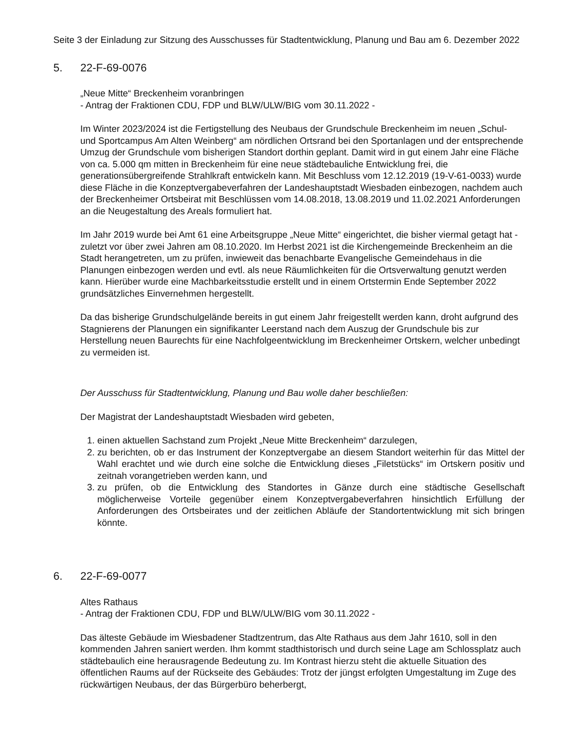Seite 3 der Einladung zur Sitzung des Ausschusses für Stadtentwicklung, Planung und Bau am 6. Dezember 2022
5. 22-F-69-0076
„Neue Mitte“ Breckenheim voranbringen
- Antrag der Fraktionen CDU, FDP und BLW/ULW/BIG vom 30.11.2022 -
Im Winter 2023/2024 ist die Fertigstellung des Neubaus der Grundschule Breckenheim im neuen „Schul- und Sportcampus Am Alten Weinberg“ am nördlichen Ortsrand bei den Sportanlagen und der entsprechende Umzug der Grundschule vom bisherigen Standort dorthin geplant. Damit wird in gut einem Jahr eine Fläche von ca. 5.000 qm mitten in Breckenheim für eine neue städtebauliche Entwicklung frei, die generationsübergreifende Strahlkraft entwickeln kann. Mit Beschluss vom 12.12.2019 (19-V-61-0033) wurde diese Fläche in die Konzeptvergabeverfahren der Landeshauptstadt Wiesbaden einbezogen, nachdem auch der Breckenheimer Ortsbeirat mit Beschlüssen vom 14.08.2018, 13.08.2019 und 11.02.2021 Anforderungen an die Neugestaltung des Areals formuliert hat.
Im Jahr 2019 wurde bei Amt 61 eine Arbeitsgruppe „Neue Mitte“ eingerichtet, die bisher viermal getagt hat - zuletzt vor über zwei Jahren am 08.10.2020. Im Herbst 2021 ist die Kirchengemeinde Breckenheim an die Stadt herangetreten, um zu prüfen, inwieweit das benachbarte Evangelische Gemeindehaus in die Planungen einbezogen werden und evtl. als neue Räumlichkeiten für die Ortsverwaltung genutzt werden kann. Hierüber wurde eine Machbarkeitsstudie erstellt und in einem Ortstermin Ende September 2022 grundsätzliches Einvernehmen hergestellt.
Da das bisherige Grundschulgelände bereits in gut einem Jahr freigestellt werden kann, droht aufgrund des Stagnierens der Planungen ein signifikanter Leerstand nach dem Auszug der Grundschule bis zur Herstellung neuen Baurechts für eine Nachfolgeentwicklung im Breckenheimer Ortskern, welcher unbedingt zu vermeiden ist.
Der Ausschuss für Stadtentwicklung, Planung und Bau wolle daher beschließen:
Der Magistrat der Landeshauptstadt Wiesbaden wird gebeten,
1. einen aktuellen Sachstand zum Projekt „Neue Mitte Breckenheim“ darzulegen,
2. zu berichten, ob er das Instrument der Konzeptvergabe an diesem Standort weiterhin für das Mittel der Wahl erachtet und wie durch eine solche die Entwicklung dieses „Filetstücks“ im Ortskern positiv und zeitnah vorangetrieben werden kann, und
3. zu prüfen, ob die Entwicklung des Standortes in Gänze durch eine städtische Gesellschaft möglicherweise Vorteile gegenüber einem Konzeptvergabeverfahren hinsichtlich Erfüllung der Anforderungen des Ortsbeirates und der zeitlichen Abläufe der Standortentwicklung mit sich bringen könnte.
6. 22-F-69-0077
Altes Rathaus
- Antrag der Fraktionen CDU, FDP und BLW/ULW/BIG vom 30.11.2022 -
Das älteste Gebäude im Wiesbadener Stadtzentrum, das Alte Rathaus aus dem Jahr 1610, soll in den kommenden Jahren saniert werden. Ihm kommt stadthistorisch und durch seine Lage am Schlossplatz auch städtebaulich eine herausragende Bedeutung zu. Im Kontrast hierzu steht die aktuelle Situation des öffentlichen Raums auf der Rückseite des Gebäudes: Trotz der jüngst erfolgten Umgestaltung im Zuge des rückwärtigen Neubaus, der das Bürgerbüro beherbergt,